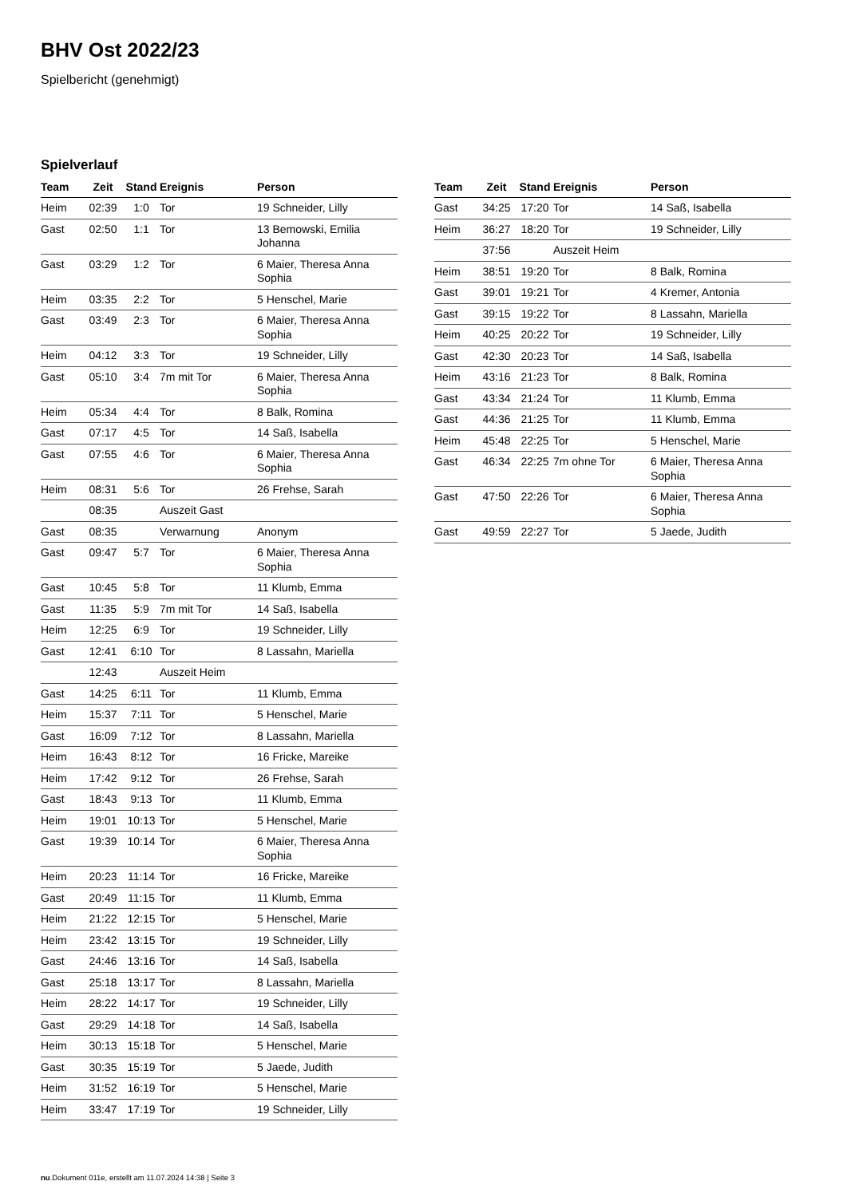BHV Ost 2022/23
Spielbericht (genehmigt)
Spielverlauf
| Team | Zeit | Stand | Ereignis | Person |
| --- | --- | --- | --- | --- |
| Heim | 02:39 | 1:0 | Tor | 19 Schneider, Lilly |
| Gast | 02:50 | 1:1 | Tor | 13 Bemowski, Emilia Johanna |
| Gast | 03:29 | 1:2 | Tor | 6 Maier, Theresa Anna Sophia |
| Heim | 03:35 | 2:2 | Tor | 5 Henschel, Marie |
| Gast | 03:49 | 2:3 | Tor | 6 Maier, Theresa Anna Sophia |
| Heim | 04:12 | 3:3 | Tor | 19 Schneider, Lilly |
| Gast | 05:10 | 3:4 | 7m mit Tor | 6 Maier, Theresa Anna Sophia |
| Heim | 05:34 | 4:4 | Tor | 8 Balk, Romina |
| Gast | 07:17 | 4:5 | Tor | 14 Saß, Isabella |
| Gast | 07:55 | 4:6 | Tor | 6 Maier, Theresa Anna Sophia |
| Heim | 08:31 | 5:6 | Tor | 26 Frehse, Sarah |
| | 08:35 | | Auszeit Gast | |
| Gast | 08:35 | | Verwarnung | Anonym |
| Gast | 09:47 | 5:7 | Tor | 6 Maier, Theresa Anna Sophia |
| Gast | 10:45 | 5:8 | Tor | 11 Klumb, Emma |
| Gast | 11:35 | 5:9 | 7m mit Tor | 14 Saß, Isabella |
| Heim | 12:25 | 6:9 | Tor | 19 Schneider, Lilly |
| Gast | 12:41 | 6:10 | Tor | 8 Lassahn, Mariella |
| | 12:43 | | Auszeit Heim | |
| Gast | 14:25 | 6:11 | Tor | 11 Klumb, Emma |
| Heim | 15:37 | 7:11 | Tor | 5 Henschel, Marie |
| Gast | 16:09 | 7:12 | Tor | 8 Lassahn, Mariella |
| Heim | 16:43 | 8:12 | Tor | 16 Fricke, Mareike |
| Heim | 17:42 | 9:12 | Tor | 26 Frehse, Sarah |
| Gast | 18:43 | 9:13 | Tor | 11 Klumb, Emma |
| Heim | 19:01 | 10:13 | Tor | 5 Henschel, Marie |
| Gast | 19:39 | 10:14 | Tor | 6 Maier, Theresa Anna Sophia |
| Heim | 20:23 | 11:14 | Tor | 16 Fricke, Mareike |
| Gast | 20:49 | 11:15 | Tor | 11 Klumb, Emma |
| Heim | 21:22 | 12:15 | Tor | 5 Henschel, Marie |
| Heim | 23:42 | 13:15 | Tor | 19 Schneider, Lilly |
| Gast | 24:46 | 13:16 | Tor | 14 Saß, Isabella |
| Gast | 25:18 | 13:17 | Tor | 8 Lassahn, Mariella |
| Heim | 28:22 | 14:17 | Tor | 19 Schneider, Lilly |
| Gast | 29:29 | 14:18 | Tor | 14 Saß, Isabella |
| Heim | 30:13 | 15:18 | Tor | 5 Henschel, Marie |
| Gast | 30:35 | 15:19 | Tor | 5 Jaede, Judith |
| Heim | 31:52 | 16:19 | Tor | 5 Henschel, Marie |
| Heim | 33:47 | 17:19 | Tor | 19 Schneider, Lilly |
| Team | Zeit | Stand | Ereignis | Person |
| --- | --- | --- | --- | --- |
| Gast | 34:25 | 17:20 | Tor | 14 Saß, Isabella |
| Heim | 36:27 | 18:20 | Tor | 19 Schneider, Lilly |
| | 37:56 | | Auszeit Heim | |
| Heim | 38:51 | 19:20 | Tor | 8 Balk, Romina |
| Gast | 39:01 | 19:21 | Tor | 4 Kremer, Antonia |
| Gast | 39:15 | 19:22 | Tor | 8 Lassahn, Mariella |
| Heim | 40:25 | 20:22 | Tor | 19 Schneider, Lilly |
| Gast | 42:30 | 20:23 | Tor | 14 Saß, Isabella |
| Heim | 43:16 | 21:23 | Tor | 8 Balk, Romina |
| Gast | 43:34 | 21:24 | Tor | 11 Klumb, Emma |
| Gast | 44:36 | 21:25 | Tor | 11 Klumb, Emma |
| Heim | 45:48 | 22:25 | Tor | 5 Henschel, Marie |
| Gast | 46:34 | 22:25 | 7m ohne Tor | 6 Maier, Theresa Anna Sophia |
| Gast | 47:50 | 22:26 | Tor | 6 Maier, Theresa Anna Sophia |
| Gast | 49:59 | 22:27 | Tor | 5 Jaede, Judith |
nu.Dokument 011e, erstellt am 11.07.2024 14:38 | Seite 3